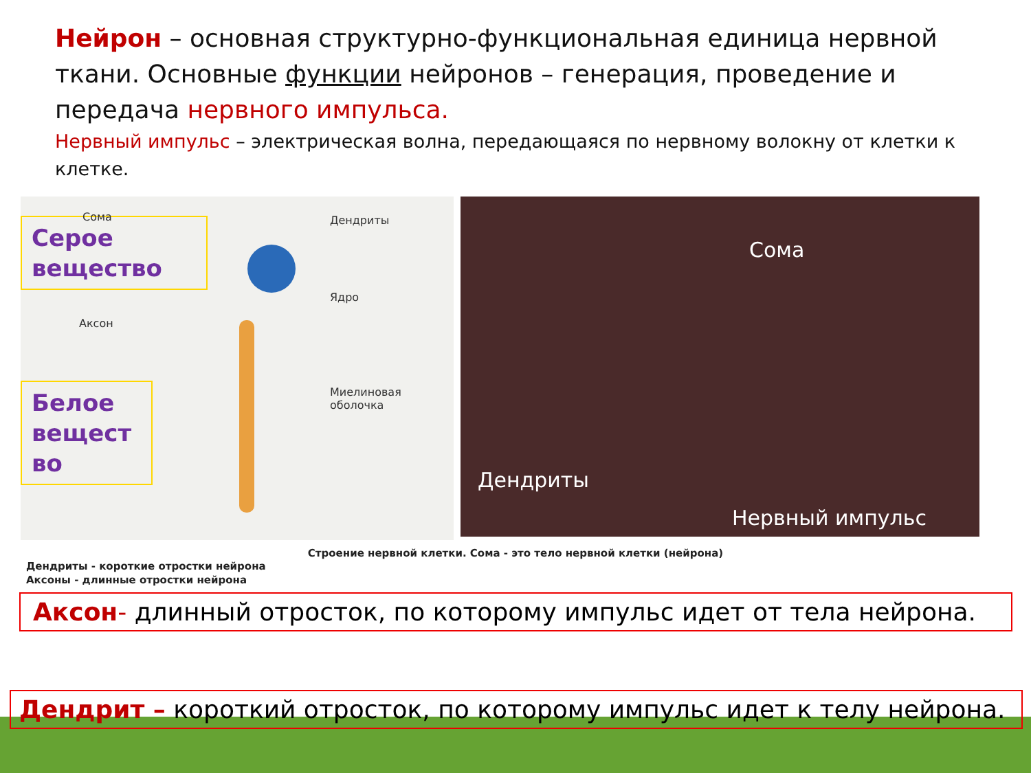Нейрон – основная структурно-функциональная единица нервной ткани. Основные функции нейронов – генерация, проведение и передача нервного импульса.
Нервный импульс – электрическая волна, передающаяся по нервному волокну от клетки к клетке.
Серое вещество
Белое вещест во
Сома Дендриты
Ядро
Аксон
Миелиновая оболочка
Сома
Дендриты
Нервный импульс
Строение нервной клетки. Сома - это тело нервной клетки (нейрона)
Дендриты - короткие отростки нейрона
Акcоны - длинные отростки нейрона
Аксон- длинный отросток, по которому импульс идет от тела нейрона.
Дендрит – короткий отросток, по которому импульс идет к телу нейрона.